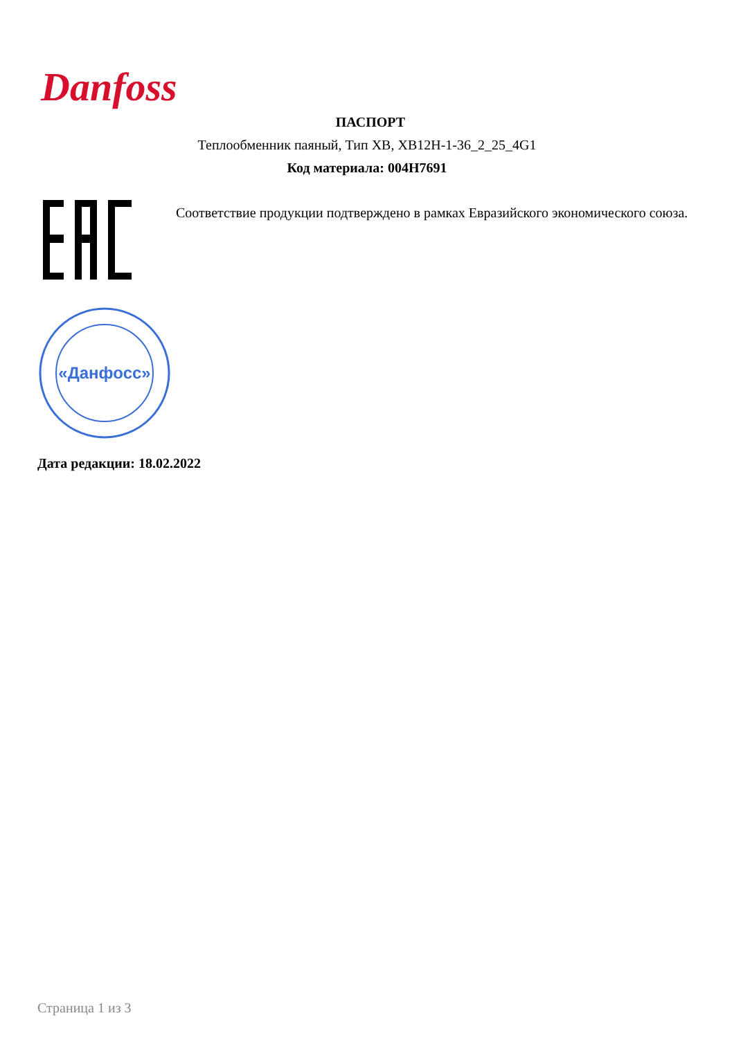Danfoss
ПАСПОРТ
Теплообменник паяный, Тип XB, XB12H-1-36_2_25_4G1
Код материала: 004H7691
Соответствие продукции подтверждено в рамках Евразийского экономического союза.
«Данфосс»
Дата редакции: 18.02.2022
Страница 1 из 3